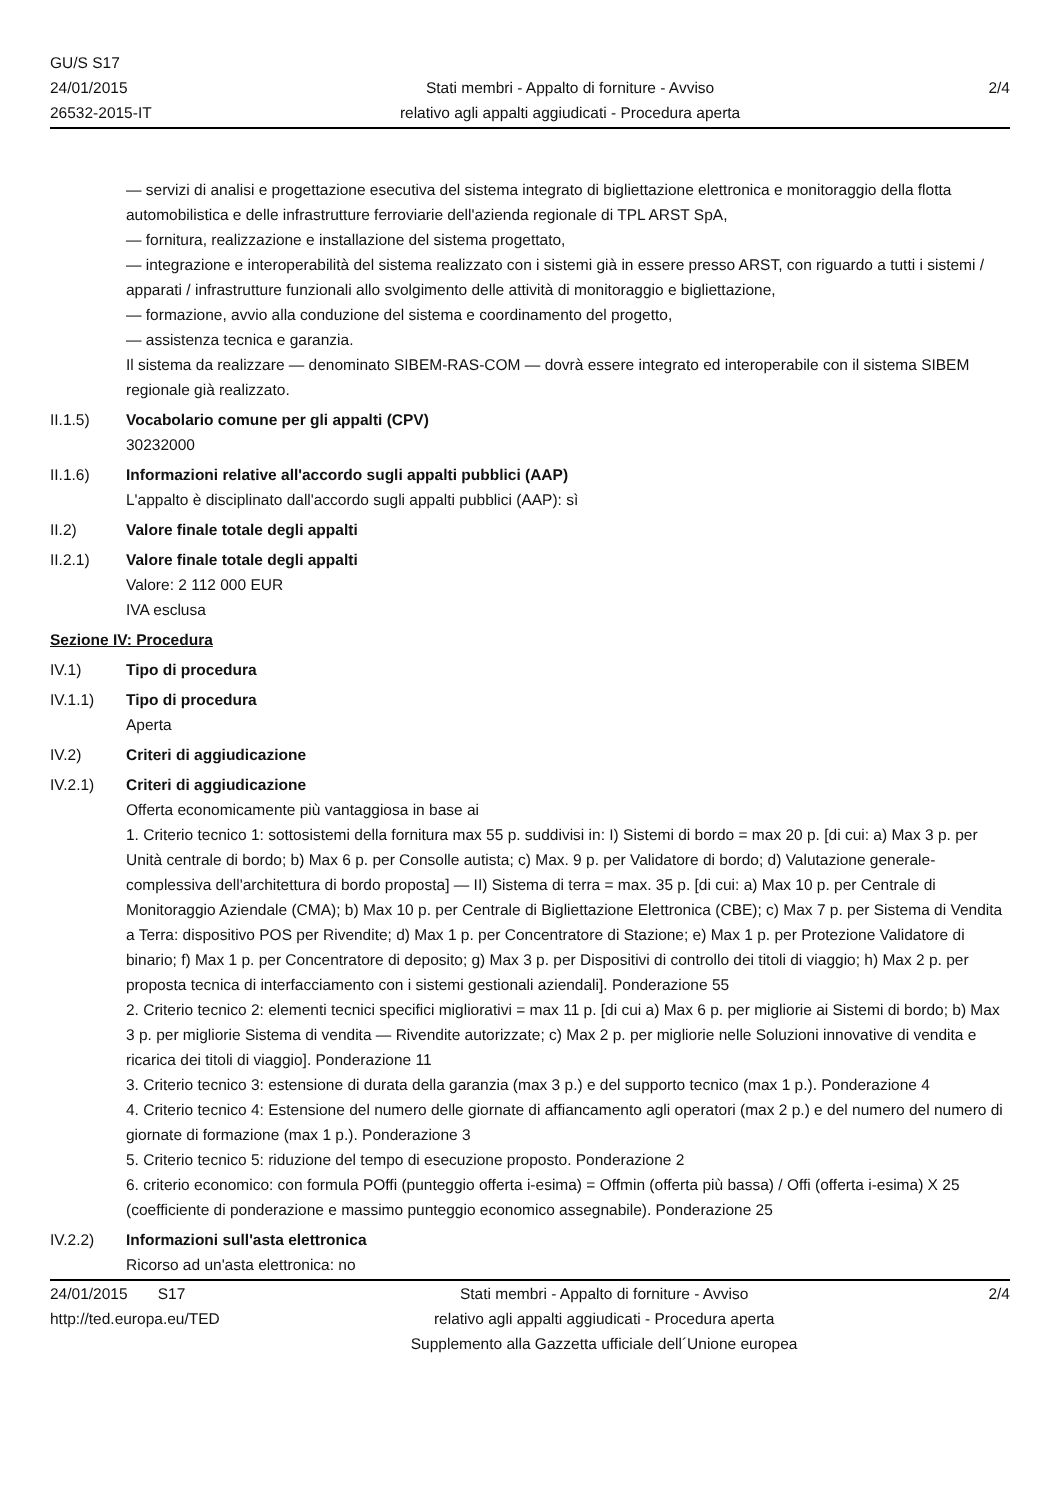GU/S S17
24/01/2015
26532-2015-IT
Stati membri - Appalto di forniture - Avviso
relativo agli appalti aggiudicati - Procedura aperta
2/4
— servizi di analisi e progettazione esecutiva del sistema integrato di bigliettazione elettronica e monitoraggio della flotta automobilistica e delle infrastrutture ferroviarie dell'azienda regionale di TPL ARST SpA,
— fornitura, realizzazione e installazione del sistema progettato,
— integrazione e interoperabilità del sistema realizzato con i sistemi già in essere presso ARST, con riguardo a tutti i sistemi / apparati / infrastrutture funzionali allo svolgimento delle attività di monitoraggio e bigliettazione,
— formazione, avvio alla conduzione del sistema e coordinamento del progetto,
— assistenza tecnica e garanzia.
Il sistema da realizzare — denominato SIBEM-RAS-COM — dovrà essere integrato ed interoperabile con il sistema SIBEM regionale già realizzato.
II.1.5) Vocabolario comune per gli appalti (CPV)
30232000
II.1.6) Informazioni relative all'accordo sugli appalti pubblici (AAP)
L'appalto è disciplinato dall'accordo sugli appalti pubblici (AAP): sì
II.2) Valore finale totale degli appalti
II.2.1) Valore finale totale degli appalti
Valore: 2 112 000 EUR
IVA esclusa
Sezione IV: Procedura
IV.1) Tipo di procedura
IV.1.1) Tipo di procedura
Aperta
IV.2) Criteri di aggiudicazione
IV.2.1) Criteri di aggiudicazione
Offerta economicamente più vantaggiosa in base ai
1. Criterio tecnico 1: sottosistemi della fornitura max 55 p. suddivisi in: I) Sistemi di bordo = max 20 p. [di cui: a) Max 3 p. per Unità centrale di bordo; b) Max 6 p. per Consolle autista; c) Max. 9 p. per Validatore di bordo; d) Valutazione generale-complessiva dell'architettura di bordo proposta] — II) Sistema di terra = max. 35 p. [di cui: a) Max 10 p. per Centrale di Monitoraggio Aziendale (CMA); b) Max 10 p. per Centrale di Bigliettazione Elettronica (CBE); c) Max 7 p. per Sistema di Vendita a Terra: dispositivo POS per Rivendite; d) Max 1 p. per Concentratore di Stazione; e) Max 1 p. per Protezione Validatore di binario; f) Max 1 p. per Concentratore di deposito; g) Max 3 p. per Dispositivi di controllo dei titoli di viaggio; h) Max 2 p. per proposta tecnica di interfacciamento con i sistemi gestionali aziendali]. Ponderazione 55
2. Criterio tecnico 2: elementi tecnici specifici migliorativi = max 11 p. [di cui a) Max 6 p. per migliorie ai Sistemi di bordo; b) Max 3 p. per migliorie Sistema di vendita — Rivendite autorizzate; c) Max 2 p. per migliorie nelle Soluzioni innovative di vendita e ricarica dei titoli di viaggio]. Ponderazione 11
3. Criterio tecnico 3: estensione di durata della garanzia (max 3 p.) e del supporto tecnico (max 1 p.). Ponderazione 4
4. Criterio tecnico 4: Estensione del numero delle giornate di affiancamento agli operatori (max 2 p.) e del numero del numero di giornate di formazione (max 1 p.). Ponderazione 3
5. Criterio tecnico 5: riduzione del tempo di esecuzione proposto. Ponderazione 2
6. criterio economico: con formula POffi (punteggio offerta i-esima) = Offmin (offerta più bassa) / Offi (offerta i-esima) X 25 (coefficiente di ponderazione e massimo punteggio economico assegnabile). Ponderazione 25
IV.2.2) Informazioni sull'asta elettronica
Ricorso ad un'asta elettronica: no
24/01/2015 S17
http://ted.europa.eu/TED
Stati membri - Appalto di forniture - Avviso
relativo agli appalti aggiudicati - Procedura aperta
Supplemento alla Gazzetta ufficiale dell´Unione europea
2/4